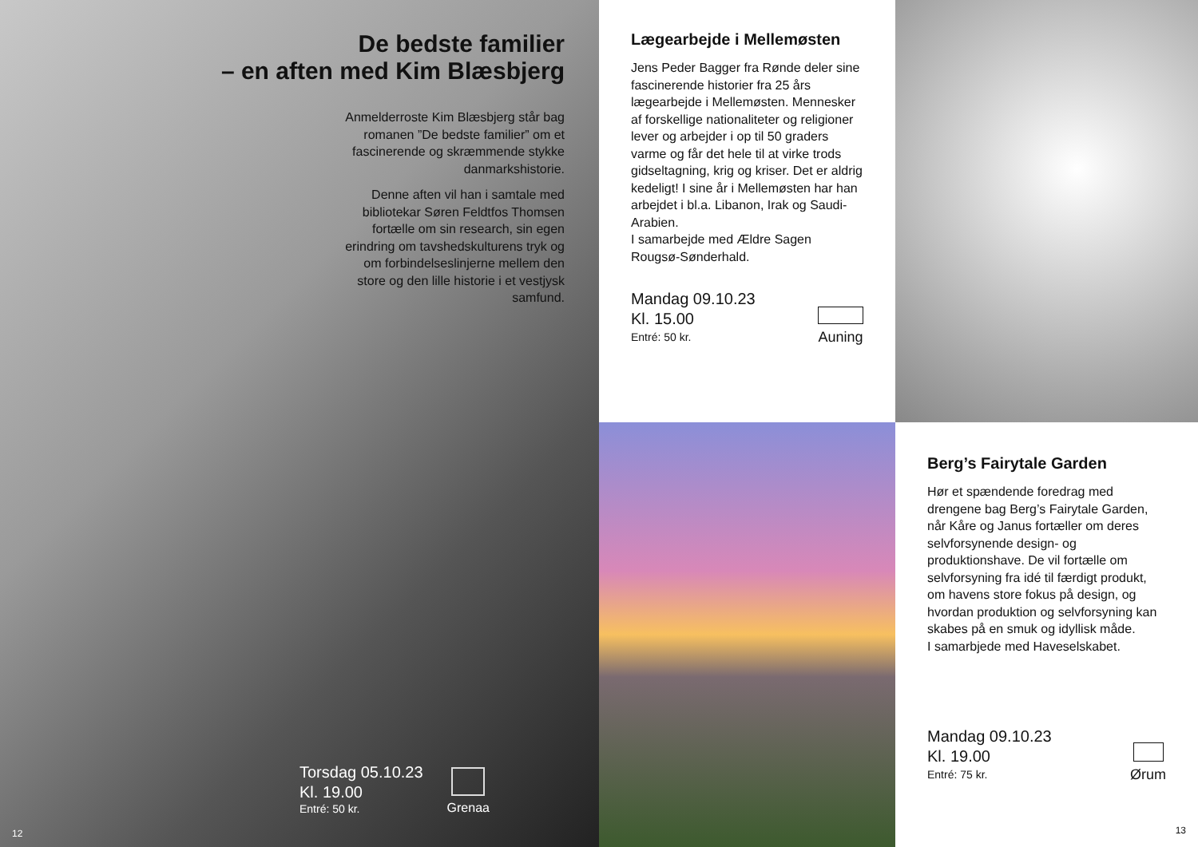De bedste familier
– en aften med Kim Blæsbjerg
Anmelderroste Kim Blæsbjerg står bag romanen ”De bedste familier” om et fascinerende og skræmmende stykke danmarkshistorie.
Denne aften vil han i samtale med bibliotekar Søren Feldtfos Thomsen fortælle om sin research, sin egen erindring om tavshedskulturens tryk og om forbindelseslinjerne mellem den store og den lille historie i et vestjysk samfund.
Torsdag 05.10.23
Kl. 19.00
Entré: 50 kr.
Grenaa
12
Lægearbejde i Mellemøsten
Jens Peder Bagger fra Rønde deler sine fascinerende historier fra 25 års lægearbejde i Mellemøsten. Mennesker af forskellige nationaliteter og religioner lever og arbejder i op til 50 graders varme og får det hele til at virke trods gidseltagning, krig og kriser. Det er aldrig kedeligt! I sine år i Mellemøsten har han arbejdet i bl.a. Libanon, Irak og Saudi-Arabien.
I samarbejde med Ældre Sagen Rougsø-Sønderhald.
Mandag 09.10.23
Kl. 15.00
Entré: 50 kr.
Auning
Berg’s Fairytale Garden
Hør et spændende foredrag med drengene bag Berg’s Fairytale Garden, når Kåre og Janus fortæller om deres selvforsynende design- og produktionshave. De vil fortælle om selvforsyning fra idé til færdigt produkt, om havens store fokus på design, og hvordan produktion og selvforsyning kan skabes på en smuk og idyllisk måde.
I samarbjede med Haveselskabet.
Mandag 09.10.23
Kl. 19.00
Entré: 75 kr.
Ørum
13